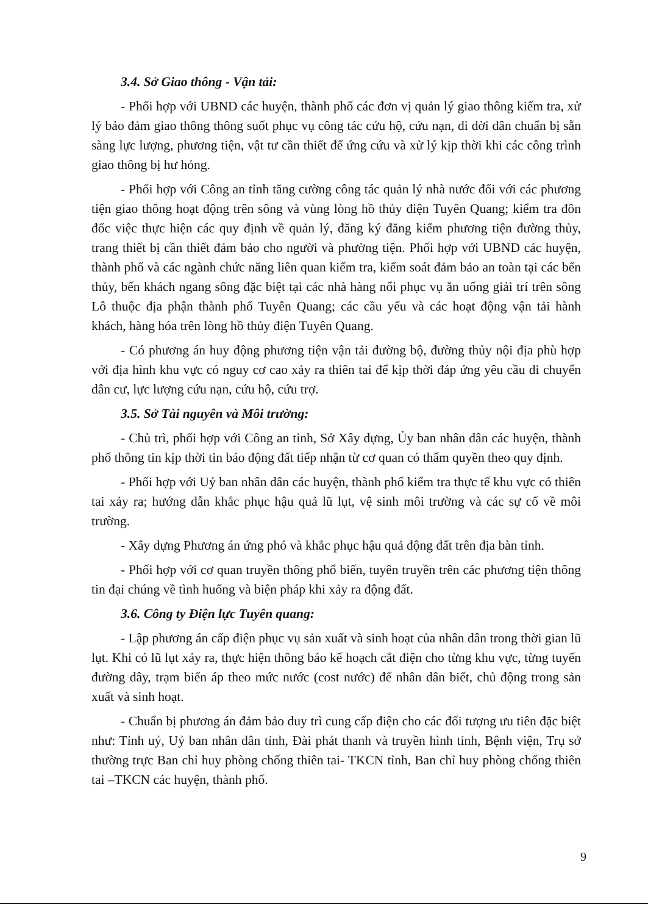3.4. Sở Giao thông - Vận tải:
- Phối hợp với UBND các huyện, thành phố các đơn vị quản lý giao thông kiểm tra, xử lý bảo đảm giao thông thông suốt phục vụ công tác cứu hộ, cứu nạn, di dời dân chuẩn bị sẵn sàng lực lượng, phương tiện, vật tư cần thiết để ứng cứu và xử lý kịp thời khi các công trình giao thông bị hư hỏng.
- Phối hợp với Công an tỉnh tăng cường công tác quản lý nhà nước đối với các phương tiện giao thông hoạt động trên sông và vùng lòng hồ thủy điện Tuyên Quang; kiểm tra đôn đốc việc thực hiện các quy định về quản lý, đăng ký đăng kiểm phương tiện đường thủy, trang thiết bị cần thiết đảm bảo cho người và phường tiện. Phối hợp với UBND các huyện, thành phố và các ngành chức năng liên quan kiểm tra, kiểm soát đảm bảo an toàn tại các bến thủy, bến khách ngang sông đặc biệt tại các nhà hàng nổi phục vụ ăn uống giải trí trên sông Lô thuộc địa phận thành phố Tuyên Quang; các cầu yếu và các hoạt động vận tải hành khách, hàng hóa trên lòng hồ thủy điện Tuyên Quang.
- Có phương án huy động phương tiện vận tải đường bộ, đường thủy nội địa phù hợp với địa hình khu vực có nguy cơ cao xảy ra thiên tai để kịp thời đáp ứng yêu cầu di chuyển dân cư, lực lượng cứu nạn, cứu hộ, cứu trợ.
3.5. Sở Tài nguyên và Môi trường:
- Chủ trì, phối hợp với Công an tỉnh, Sở Xây dựng, Ủy ban nhân dân các huyện, thành phố thông tin kịp thời tin báo động đất tiếp nhận từ cơ quan có thẩm quyền theo quy định.
- Phối hợp với Uỷ ban nhân dân các huyện, thành phố kiểm tra thực tế khu vực có thiên tai xảy ra; hướng dẫn khắc phục hậu quả lũ lụt, vệ sinh môi trường và các sự cố về môi trường.
- Xây dựng Phương án ứng phó và khắc phục hậu quả động đất trên địa bàn tỉnh.
- Phối hợp với cơ quan truyền thông phổ biến, tuyên truyền trên các phương tiện thông tin đại chúng về tình huống và biện pháp khi xảy ra động đất.
3.6. Công ty Điện lực Tuyên quang:
- Lập phương án cấp điện phục vụ sản xuất và sinh hoạt của nhân dân trong thời gian lũ lụt. Khi có lũ lụt xảy ra, thực hiện thông báo kế hoạch cắt điện cho từng khu vực, từng tuyến đường dây, trạm biến áp theo mức nước (cost nước) để nhân dân biết, chủ động trong sản xuất và sinh hoạt.
- Chuẩn bị phương án đảm bảo duy trì cung cấp điện cho các đối tượng ưu tiên đặc biệt như: Tỉnh uỷ, Uỷ ban nhân dân tỉnh, Đài phát thanh và truyền hình tỉnh, Bệnh viện, Trụ sở thường trực Ban chỉ huy phòng chống thiên tai- TKCN tỉnh, Ban chỉ huy phòng chống thiên tai –TKCN các huyện, thành phố.
9